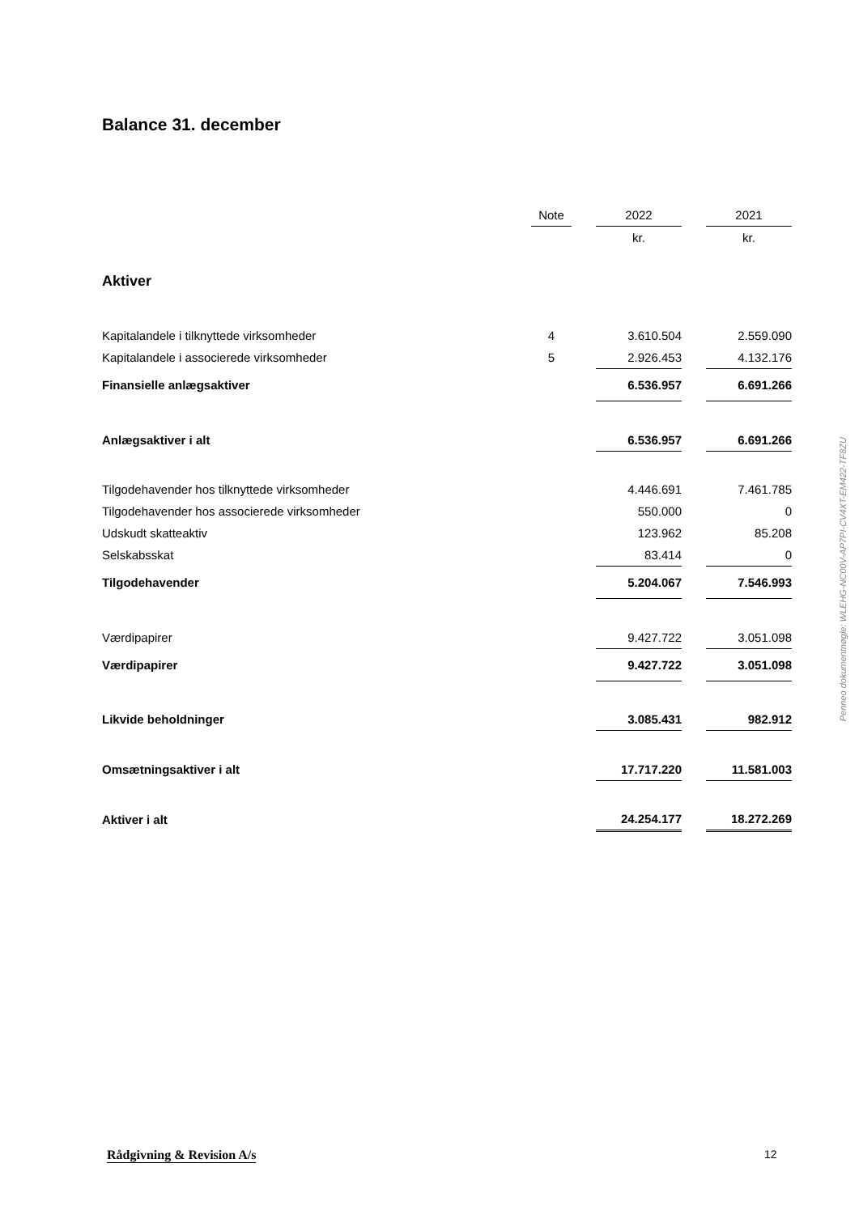Balance 31. december
| | Note | | 2022 | | 2021 |
| | | | kr. | | kr. |
| Aktiver | | | | | |
| Kapitalandele i tilknyttede virksomheder | 4 | | 3.610.504 | | 2.559.090 |
| Kapitalandele i associerede virksomheder | 5 | | 2.926.453 | | 4.132.176 |
| Finansielle anlægsaktiver | | | 6.536.957 | | 6.691.266 |
| Anlægsaktiver i alt | | | 6.536.957 | | 6.691.266 |
| Tilgodehavender hos tilknyttede virksomheder | | | 4.446.691 | | 7.461.785 |
| Tilgodehavender hos associerede virksomheder | | | 550.000 | | 0 |
| Udskudt skatteaktiv | | | 123.962 | | 85.208 |
| Selskabsskat | | | 83.414 | | 0 |
| Tilgodehavender | | | 5.204.067 | | 7.546.993 |
| Værdipapirer | | | 9.427.722 | | 3.051.098 |
| Værdipapirer | | | 9.427.722 | | 3.051.098 |
| Likvide beholdninger | | | 3.085.431 | | 982.912 |
| Omsætningsaktiver i alt | | | 17.717.220 | | 11.581.003 |
| Aktiver i alt | | | 24.254.177 | | 18.272.269 |
Penneo dokumentnøgle: WLEHG-NC00V-AP7PI-CV4XT-EM422-TF8ZU
Rådgivning & Revision A/s 12